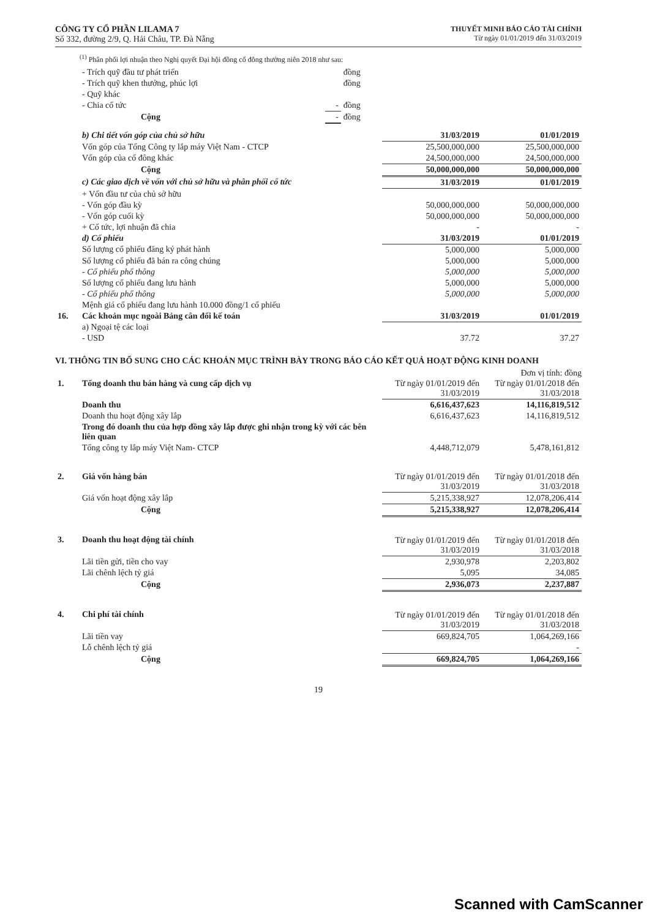CÔNG TY CỔ PHẦN LILAMA 7
Số 332, đường 2/9, Q. Hải Châu, TP. Đà Nẵng
THUYẾT MINH BÁO CÁO TÀI CHÍNH
Từ ngày 01/01/2019 đến 31/03/2019
<sup>(1)</sup> Phân phối lợi nhuận theo Nghị quyết Đại hội đồng cổ đông thường niên 2018 như sau:
| - Trích quỹ đầu tư phát triển | | đồng |
| - Trích quỹ khen thưởng, phúc lợi | | đồng |
| - Quỹ khác | | |
| - Chia cổ tức | - | đồng |
| Cộng | - | đồng |
| b) Chi tiết vốn góp của chủ sở hữu | 31/03/2019 | 01/01/2019 |
| Vốn góp của Tổng Công ty lắp máy Việt Nam - CTCP | 25,500,000,000 | 25,500,000,000 |
| Vốn góp của cổ đông khác | 24,500,000,000 | 24,500,000,000 |
| Cộng | 50,000,000,000 | 50,000,000,000 |
| c) Các giao dịch về vốn với chủ sở hữu và phân phối cổ tức | 31/03/2019 | 01/01/2019 |
| + Vốn đầu tư của chủ sở hữu | | |
| - Vốn góp đầu kỳ | 50,000,000,000 | 50,000,000,000 |
| - Vốn góp cuối kỳ | 50,000,000,000 | 50,000,000,000 |
| + Cổ tức, lợi nhuận đã chia | - | - |
| d) Cổ phiếu | 31/03/2019 | 01/01/2019 |
| Số lượng cổ phiếu đăng ký phát hành | 5,000,000 | 5,000,000 |
| Số lượng cổ phiếu đã bán ra công chúng | 5,000,000 | 5,000,000 |
| - Cổ phiếu phổ thông | 5,000,000 | 5,000,000 |
| Số lượng cổ phiếu đang lưu hành | 5,000,000 | 5,000,000 |
| - Cổ phiếu phổ thông | 5,000,000 | 5,000,000 |
| Mệnh giá cổ phiếu đang lưu hành 10.000 đồng/1 cổ phiếu | | |
| 16. | Các khoản mục ngoài Bảng cân đối kế toán | 31/03/2019 | 01/01/2019 |
| | a) Ngoại tệ các loại | | |
| | - USD | 37.72 | 37.27 |
VI. THÔNG TIN BỔ SUNG CHO CÁC KHOẢN MỤC TRÌNH BÀY TRONG BÁO CÁO KẾT QUẢ HOẠT ĐỘNG KINH DOANH
Đơn vị tính: đồng
| 1. | Tổng doanh thu bán hàng và cung cấp dịch vụ | Từ ngày 01/01/2019 đến 31/03/2019 | Từ ngày 01/01/2018 đến 31/03/2018 |
| | Doanh thu | 6,616,437,623 | 14,116,819,512 |
| | Doanh thu hoạt động xây lắp | 6,616,437,623 | 14,116,819,512 |
| | Trong đó doanh thu của hợp đồng xây lắp được ghi nhận trong kỳ với các bên liên quan | | |
| | Tổng công ty lắp máy Việt Nam- CTCP | 4,448,712,079 | 5,478,161,812 |
| 2. | Giá vốn hàng bán | Từ ngày 01/01/2019 đến 31/03/2019 | Từ ngày 01/01/2018 đến 31/03/2018 |
| | Giá vốn hoạt động xây lắp | 5,215,338,927 | 12,078,206,414 |
| | Cộng | 5,215,338,927 | 12,078,206,414 |
| 3. | Doanh thu hoạt động tài chính | Từ ngày 01/01/2019 đến 31/03/2019 | Từ ngày 01/01/2018 đến 31/03/2018 |
| | Lãi tiền gửi, tiền cho vay | 2,930,978 | 2,203,802 |
| | Lãi chênh lệch tỷ giá | 5,095 | 34,085 |
| | Cộng | 2,936,073 | 2,237,887 |
| 4. | Chi phí tài chính | Từ ngày 01/01/2019 đến 31/03/2019 | Từ ngày 01/01/2018 đến 31/03/2018 |
| | Lãi tiền vay | 669,824,705 | 1,064,269,166 |
| | Lỗ chênh lệch tỷ giá | | - |
| | Cộng | 669,824,705 | 1,064,269,166 |
19
Scanned with CamScanner